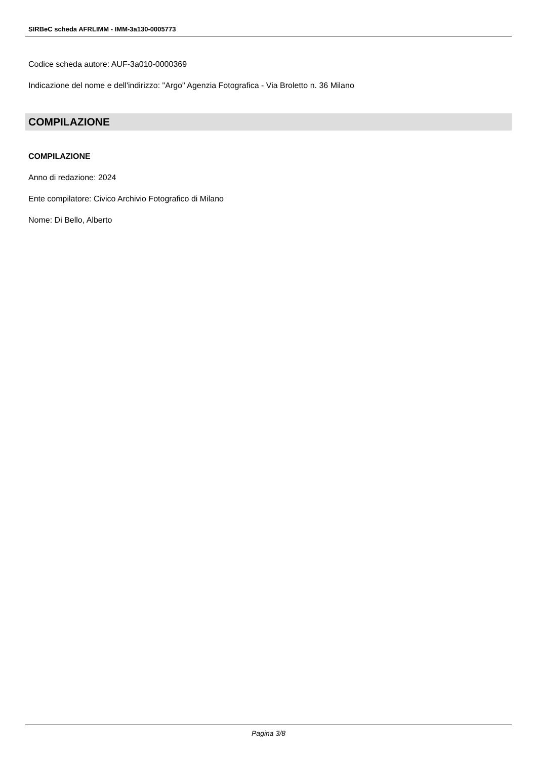SIRBeC scheda AFRLIMM - IMM-3a130-0005773
Codice scheda autore: AUF-3a010-0000369
Indicazione del nome e dell'indirizzo: "Argo" Agenzia Fotografica - Via Broletto n. 36 Milano
COMPILAZIONE
COMPILAZIONE
Anno di redazione: 2024
Ente compilatore: Civico Archivio Fotografico di Milano
Nome: Di Bello, Alberto
Pagina 3/8